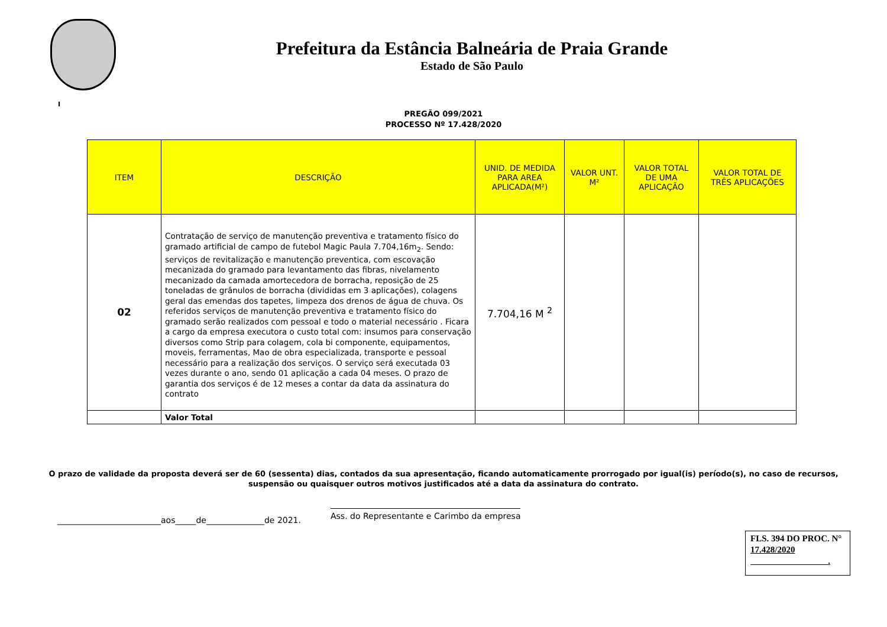Prefeitura da Estância Balneária de Praia Grande
Estado de São Paulo
I
PREGÃO 099/2021
PROCESSO Nº 17.428/2020
| ITEM | DESCRIÇÃO | UNID. DE MEDIDA PARA AREA APLICADA(M²) | VALOR UNT. M² | VALOR TOTAL DE UMA APLICAÇÃO | VALOR TOTAL DE TRÊS APLICAÇÕES |
| --- | --- | --- | --- | --- | --- |
| 02 | Contratação de serviço de manutenção preventiva e tratamento físico do gramado artificial de campo de futebol Magic Paula 7.704,16m<sub>2</sub>. Sendo: serviços de revitalização e manutenção preventica, com escovação mecanizada do gramado para levantamento das fibras, nivelamento mecanizado da camada amortecedora de borracha, reposição de 25 toneladas de grânulos de borracha (divididas em 3 aplicações), colagens geral das emendas dos tapetes, limpeza dos drenos de água de chuva. Os referidos serviços de manutenção preventiva e tratamento físico do gramado serão realizados com pessoal e todo o material necessário . Ficara a cargo da empresa executora o custo total com: insumos para conservação diversos como Strip para colagem, cola bi componente, equipamentos, moveis, ferramentas, Mao de obra especializada, transporte e pessoal necessário para a realização dos serviços. O serviço será executada 03 vezes durante o ano, sendo 01 aplicação a cada 04 meses. O prazo de garantia dos serviços é de 12 meses a contar da data da assinatura do contrato | 7.704,16 M <sup>2</sup> | | | |
| | Valor Total | | | | |
O prazo de validade da proposta deverá ser de 60 (sessenta) dias, contados da sua apresentação, ficando automaticamente prorrogado por igual(is) período(s), no caso de recursos,
suspensão ou quaisquer outros motivos justificados até a data da assinatura do contrato.
_________________________aos_____de______________de 2021. Ass. do Representante e Carimbo da empresa
FLS. 394 DO PROC. N° 17.428/2020
.